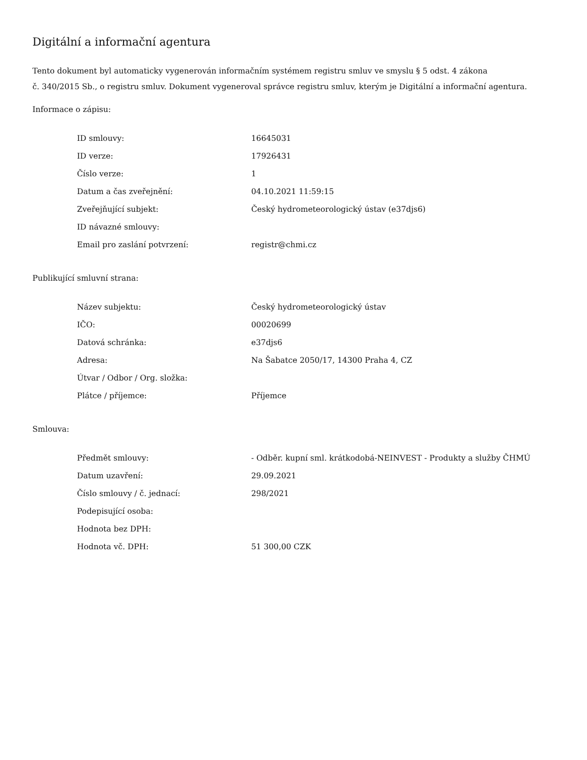Digitální a informační agentura
Tento dokument byl automaticky vygenerován informačním systémem registru smluv ve smyslu § 5 odst. 4 zákona
č. 340/2015 Sb., o registru smluv. Dokument vygeneroval správce registru smluv, kterým je Digitální a informační agentura.
Informace o zápisu:
| ID smlouvy: | 16645031 |
| ID verze: | 17926431 |
| Číslo verze: | 1 |
| Datum a čas zveřejnění: | 04.10.2021 11:59:15 |
| Zveřejňující subjekt: | Český hydrometeorologický ústav (e37djs6) |
| ID návazné smlouvy: | |
| Email pro zaslání potvrzení: | registr@chmi.cz |
Publikující smluvní strana:
| Název subjektu: | Český hydrometeorologický ústav |
| IČO: | 00020699 |
| Datová schránka: | e37djs6 |
| Adresa: | Na Šabatce 2050/17, 14300 Praha 4, CZ |
| Útvar / Odbor / Org. složka: | |
| Plátce / příjemce: | Příjemce |
Smlouva:
| Předmět smlouvy: | - Odběr. kupní sml. krátkodobá-NEINVEST - Produkty a služby ČHMÚ |
| Datum uzavření: | 29.09.2021 |
| Číslo smlouvy / č. jednací: | 298/2021 |
| Podepisující osoba: | |
| Hodnota bez DPH: | |
| Hodnota vč. DPH: | 51 300,00 CZK |